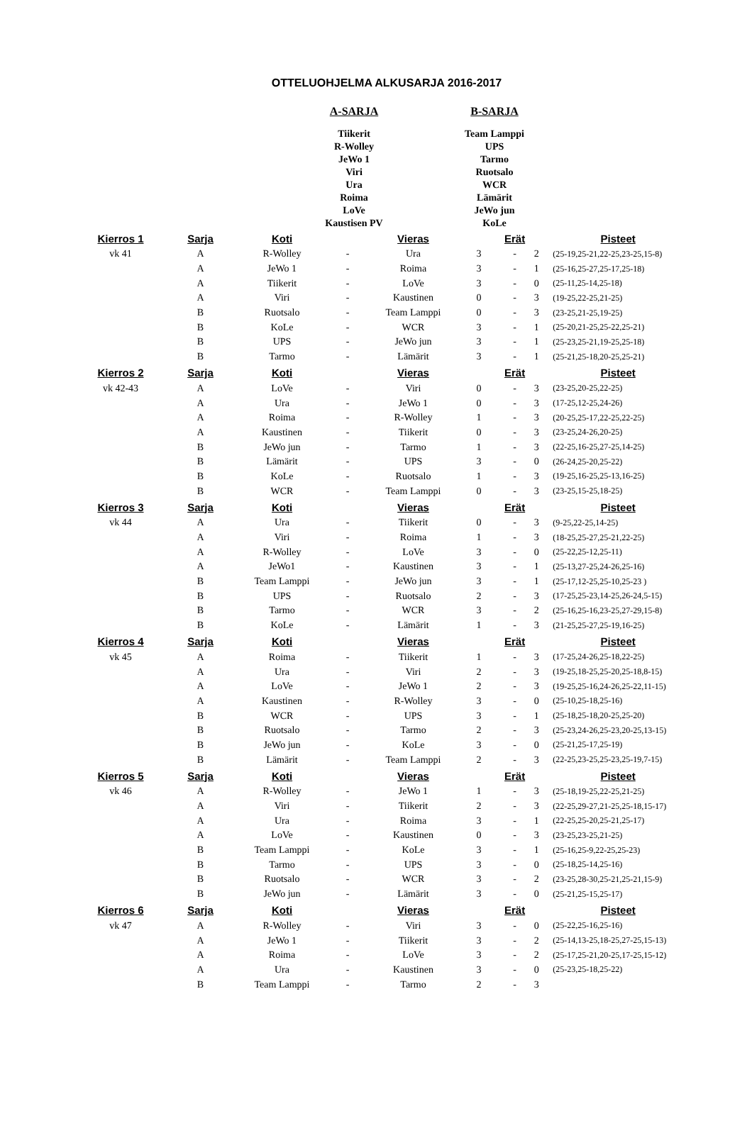OTTELUOHJELMA ALKUSARJA 2016-2017
A-SARJA
Tiikerit
R-Wolley
JeWo 1
Viri
Ura
Roima
LoVe
Kaustisen PV
B-SARJA
Team Lamppi
UPS
Tarmo
Ruotsalo
WCR
Lämärit
JeWo jun
KoLe
| Kierros 1 | Sarja | Koti | | Vieras | | Erät | | Pisteet |
| --- | --- | --- | --- | --- | --- | --- | --- | --- |
| vk 41 | A | R-Wolley | - | Ura | 3 | - | 2 | (25-19,25-21,22-25,23-25,15-8) |
| | A | JeWo 1 | - | Roima | 3 | - | 1 | (25-16,25-27,25-17,25-18) |
| | A | Tiikerit | - | LoVe | 3 | - | 0 | (25-11,25-14,25-18) |
| | A | Viri | - | Kaustinen | 0 | - | 3 | (19-25,22-25,21-25) |
| | B | Ruotsalo | - | Team Lamppi | 0 | - | 3 | (23-25,21-25,19-25) |
| | B | KoLe | - | WCR | 3 | - | 1 | (25-20,21-25,25-22,25-21) |
| | B | UPS | - | JeWo jun | 3 | - | 1 | (25-23,25-21,19-25,25-18) |
| | B | Tarmo | - | Lämärit | 3 | - | 1 | (25-21,25-18,20-25,25-21) |
| Kierros 2 | Sarja | Koti | | Vieras | | Erät | | Pisteet |
| vk 42-43 | A | LoVe | - | Viri | 0 | - | 3 | (23-25,20-25,22-25) |
| | A | Ura | - | JeWo 1 | 0 | - | 3 | (17-25,12-25,24-26) |
| | A | Roima | - | R-Wolley | 1 | - | 3 | (20-25,25-17,22-25,22-25) |
| | A | Kaustinen | - | Tiikerit | 0 | - | 3 | (23-25,24-26,20-25) |
| | B | JeWo jun | - | Tarmo | 1 | - | 3 | (22-25,16-25,27-25,14-25) |
| | B | Lämärit | - | UPS | 3 | - | 0 | (26-24,25-20,25-22) |
| | B | KoLe | - | Ruotsalo | 1 | - | 3 | (19-25,16-25,25-13,16-25) |
| | B | WCR | - | Team Lamppi | 0 | - | 3 | (23-25,15-25,18-25) |
| Kierros 3 | Sarja | Koti | | Vieras | | Erät | | Pisteet |
| vk 44 | A | Ura | - | Tiikerit | 0 | - | 3 | (9-25,22-25,14-25) |
| | A | Viri | - | Roima | 1 | - | 3 | (18-25,25-27,25-21,22-25) |
| | A | R-Wolley | - | LoVe | 3 | - | 0 | (25-22,25-12,25-11) |
| | A | JeWo1 | - | Kaustinen | 3 | - | 1 | (25-13,27-25,24-26,25-16) |
| | B | Team Lamppi | - | JeWo jun | 3 | - | 1 | (25-17,12-25,25-10,25-23 ) |
| | B | UPS | - | Ruotsalo | 2 | - | 3 | (17-25,25-23,14-25,26-24,5-15) |
| | B | Tarmo | - | WCR | 3 | - | 2 | (25-16,25-16,23-25,27-29,15-8) |
| | B | KoLe | - | Lämärit | 1 | - | 3 | (21-25,25-27,25-19,16-25) |
| Kierros 4 | Sarja | Koti | | Vieras | | Erät | | Pisteet |
| vk 45 | A | Roima | - | Tiikerit | 1 | - | 3 | (17-25,24-26,25-18,22-25) |
| | A | Ura | - | Viri | 2 | - | 3 | (19-25,18-25,25-20,25-18,8-15) |
| | A | LoVe | - | JeWo 1 | 2 | - | 3 | (19-25,25-16,24-26,25-22,11-15) |
| | A | Kaustinen | - | R-Wolley | 3 | - | 0 | (25-10,25-18,25-16) |
| | B | WCR | - | UPS | 3 | - | 1 | (25-18,25-18,20-25,25-20) |
| | B | Ruotsalo | - | Tarmo | 2 | - | 3 | (25-23,24-26,25-23,20-25,13-15) |
| | B | JeWo jun | - | KoLe | 3 | - | 0 | (25-21,25-17,25-19) |
| | B | Lämärit | - | Team Lamppi | 2 | - | 3 | (22-25,23-25,25-23,25-19,7-15) |
| Kierros 5 | Sarja | Koti | | Vieras | | Erät | | Pisteet |
| vk 46 | A | R-Wolley | - | JeWo 1 | 1 | - | 3 | (25-18,19-25,22-25,21-25) |
| | A | Viri | - | Tiikerit | 2 | - | 3 | (22-25,29-27,21-25,25-18,15-17) |
| | A | Ura | - | Roima | 3 | - | 1 | (22-25,25-20,25-21,25-17) |
| | A | LoVe | - | Kaustinen | 0 | - | 3 | (23-25,23-25,21-25) |
| | B | Team Lamppi | - | KoLe | 3 | - | 1 | (25-16,25-9,22-25,25-23) |
| | B | Tarmo | - | UPS | 3 | - | 0 | (25-18,25-14,25-16) |
| | B | Ruotsalo | - | WCR | 3 | - | 2 | (23-25,28-30,25-21,25-21,15-9) |
| | B | JeWo jun | - | Lämärit | 3 | - | 0 | (25-21,25-15,25-17) |
| Kierros 6 | Sarja | Koti | | Vieras | | Erät | | Pisteet |
| vk 47 | A | R-Wolley | - | Viri | 3 | - | 0 | (25-22,25-16,25-16) |
| | A | JeWo 1 | - | Tiikerit | 3 | - | 2 | (25-14,13-25,18-25,27-25,15-13) |
| | A | Roima | - | LoVe | 3 | - | 2 | (25-17,25-21,20-25,17-25,15-12) |
| | A | Ura | - | Kaustinen | 3 | - | 0 | (25-23,25-18,25-22) |
| | B | Team Lamppi | - | Tarmo | 2 | - | 3 | |